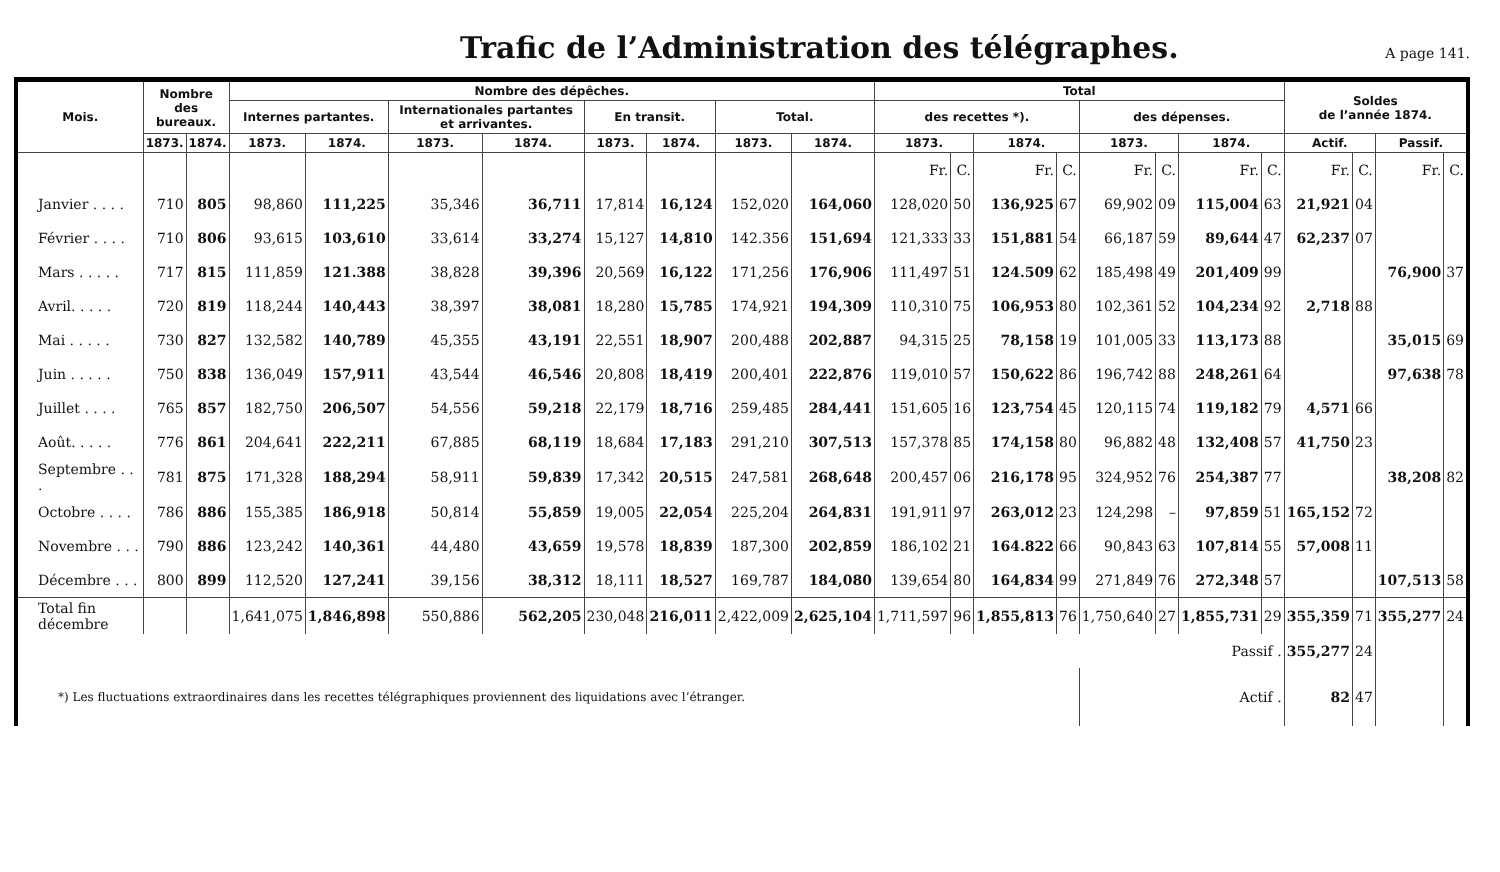Trafic de l’Administration des télégraphes.
A page 141.
| Mois. | Nombre des bureaux. | | Nombre des dépêches. | | | | | | | | Total | | | | | | | | Soldes de l’année 1874. | | | |
| --- | --- | --- | --- | --- | --- | --- | --- | --- | --- | --- | --- | --- | --- | --- | --- | --- | --- | --- | --- | --- | --- | --- |
| | | | Internes partantes. | | Internationales partantes et arrivantes. | | En transit. | | Total. | | des recettes *). | | | | des dépenses. | | | | | | | |
| | 1873. | 1874. | 1873. | 1874. | 1873. | 1874. | 1873. | 1874. | 1873. | 1874. | 1873. | | 1874. | | 1873. | | 1874. | | Actif. | | Passif. | |
| | | | | | | | | | | | Fr. | C. | Fr. | C. | Fr. | C. | Fr. | C. | Fr. | C. | Fr. | C. |
| Janvier . . . . | 710 | 805 | 98,860 | 111,225 | 35,346 | 36,711 | 17,814 | 16,124 | 152,020 | 164,060 | 128,020 | 50 | 136,925 | 67 | 69,902 | 09 | 115,004 | 63 | 21,921 | 04 | | |
| Février . . . . | 710 | 806 | 93,615 | 103,610 | 33,614 | 33,274 | 15,127 | 14,810 | 142.356 | 151,694 | 121,333 | 33 | 151,881 | 54 | 66,187 | 59 | 89,644 | 47 | 62,237 | 07 | | |
| Mars . . . . . | 717 | 815 | 111,859 | 121.388 | 38,828 | 39,396 | 20,569 | 16,122 | 171,256 | 176,906 | 111,497 | 51 | 124.509 | 62 | 185,498 | 49 | 201,409 | 99 | | | 76,900 | 37 |
| Avril. . . . . | 720 | 819 | 118,244 | 140,443 | 38,397 | 38,081 | 18,280 | 15,785 | 174,921 | 194,309 | 110,310 | 75 | 106,953 | 80 | 102,361 | 52 | 104,234 | 92 | 2,718 | 88 | | |
| Mai . . . . . | 730 | 827 | 132,582 | 140,789 | 45,355 | 43,191 | 22,551 | 18,907 | 200,488 | 202,887 | 94,315 | 25 | 78,158 | 19 | 101,005 | 33 | 113,173 | 88 | | | 35,015 | 69 |
| Juin . . . . . | 750 | 838 | 136,049 | 157,911 | 43,544 | 46,546 | 20,808 | 18,419 | 200,401 | 222,876 | 119,010 | 57 | 150,622 | 86 | 196,742 | 88 | 248,261 | 64 | | | 97,638 | 78 |
| Juillet . . . . | 765 | 857 | 182,750 | 206,507 | 54,556 | 59,218 | 22,179 | 18,716 | 259,485 | 284,441 | 151,605 | 16 | 123,754 | 45 | 120,115 | 74 | 119,182 | 79 | 4,571 | 66 | | |
| Août. . . . . | 776 | 861 | 204,641 | 222,211 | 67,885 | 68,119 | 18,684 | 17,183 | 291,210 | 307,513 | 157,378 | 85 | 174,158 | 80 | 96,882 | 48 | 132,408 | 57 | 41,750 | 23 | | |
| Septembre . . . | 781 | 875 | 171,328 | 188,294 | 58,911 | 59,839 | 17,342 | 20,515 | 247,581 | 268,648 | 200,457 | 06 | 216,178 | 95 | 324,952 | 76 | 254,387 | 77 | | | 38,208 | 82 |
| Octobre . . . . | 786 | 886 | 155,385 | 186,918 | 50,814 | 55,859 | 19,005 | 22,054 | 225,204 | 264,831 | 191,911 | 97 | 263,012 | 23 | 124,298 | – | 97,859 | 51 | 165,152 | 72 | | |
| Novembre . . . | 790 | 886 | 123,242 | 140,361 | 44,480 | 43,659 | 19,578 | 18,839 | 187,300 | 202,859 | 186,102 | 21 | 164.822 | 66 | 90,843 | 63 | 107,814 | 55 | 57,008 | 11 | | |
| Décembre . . . | 800 | 899 | 112,520 | 127,241 | 39,156 | 38,312 | 18,111 | 18,527 | 169,787 | 184,080 | 139,654 | 80 | 164,834 | 99 | 271,849 | 76 | 272,348 | 57 | | | 107,513 | 58 |
| Total fin décembre | | | 1,641,075 | 1,846,898 | 550,886 | 562,205 | 230,048 | 216,011 | 2,422,009 | 2,625,104 | 1,711,597 | 96 | 1,855,813 | 76 | 1,750,640 | 27 | 1,855,731 | 29 | 355,359 | 71 | 355,277 | 24 |
| Passif . | | | | | | | | | | | | | | | | | | | 355,277 | 24 | | |
| *) Les fluctuations extraordinaires dans les recettes télégraphiques proviennent des liquidations avec l’étranger. | | | | | | | | | | | | | | | Actif . | | | | 82 | 47 | | |